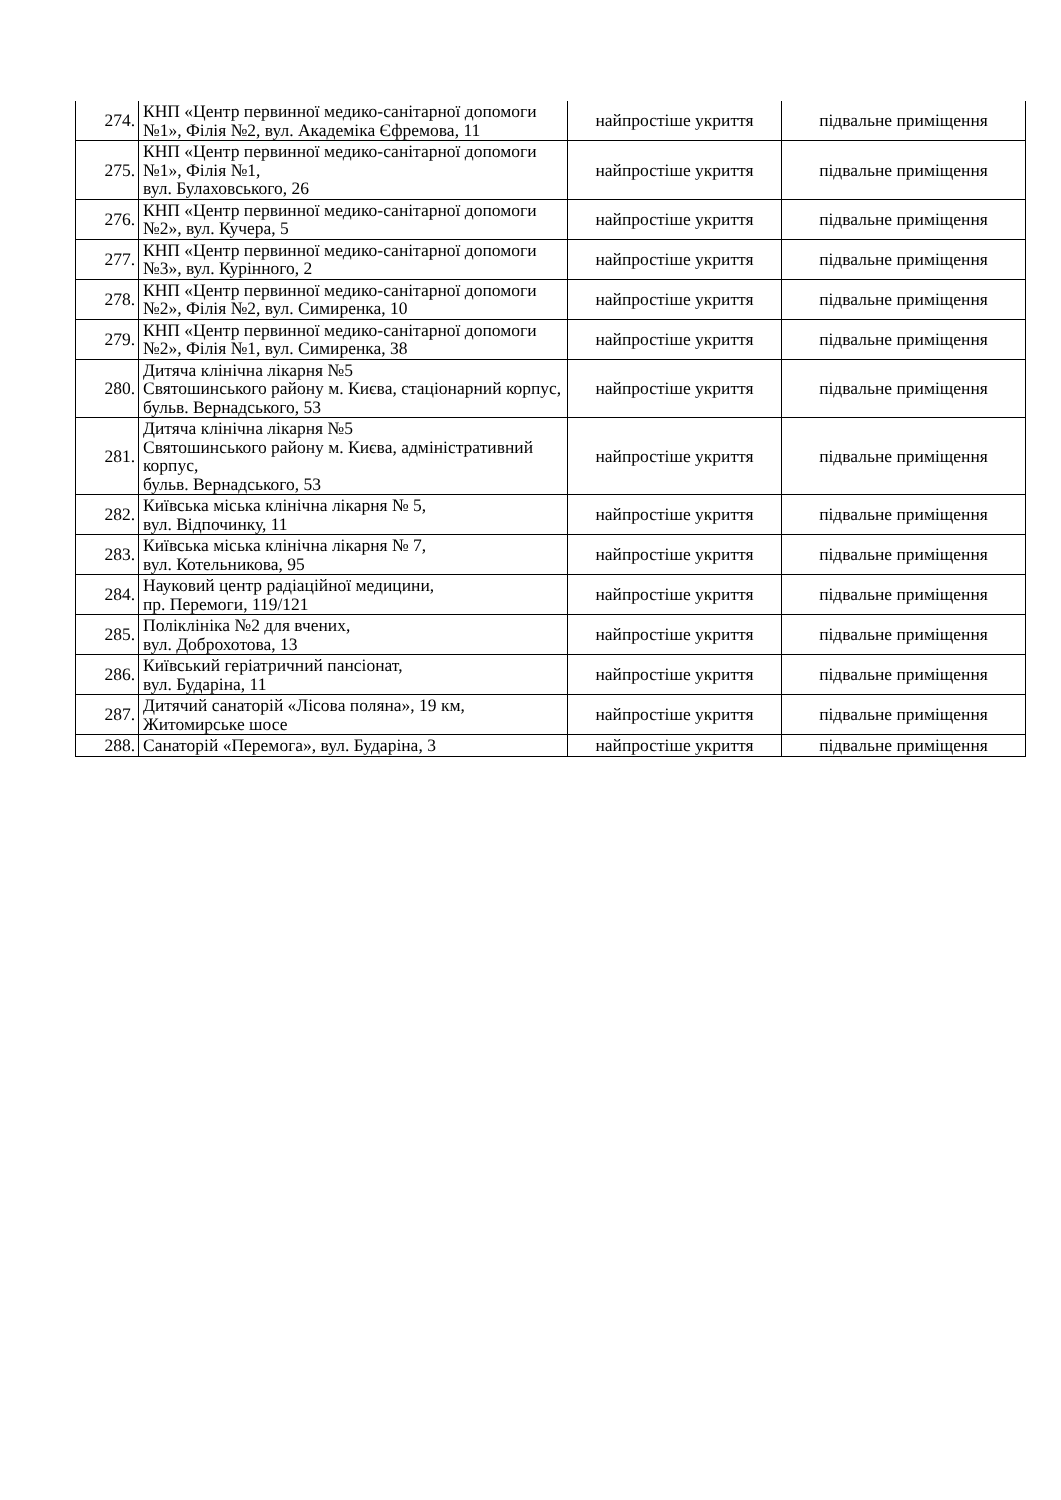| 274. | КНП «Центр первинної медико-санітарної допомоги №1», Філія №2, вул. Академіка Єфремова, 11 | найпростіше укриття | підвальне приміщення |
| 275. | КНП «Центр первинної медико-санітарної допомоги №1», Філія №1, вул. Булаховського, 26 | найпростіше укриття | підвальне приміщення |
| 276. | КНП «Центр первинної медико-санітарної допомоги №2», вул. Кучера, 5 | найпростіше укриття | підвальне приміщення |
| 277. | КНП «Центр первинної медико-санітарної допомоги №3», вул. Курінного, 2 | найпростіше укриття | підвальне приміщення |
| 278. | КНП «Центр первинної медико-санітарної допомоги №2», Філія №2, вул. Симиренка, 10 | найпростіше укриття | підвальне приміщення |
| 279. | КНП «Центр первинної медико-санітарної допомоги №2», Філія №1, вул. Симиренка, 38 | найпростіше укриття | підвальне приміщення |
| 280. | Дитяча клінічна лікарня №5 Святошинського району м. Києва, стаціонарний корпус, бульв. Вернадського, 53 | найпростіше укриття | підвальне приміщення |
| 281. | Дитяча клінічна лікарня №5 Святошинського району м. Києва, адміністративний корпус, бульв. Вернадського, 53 | найпростіше укриття | підвальне приміщення |
| 282. | Київська міська клінічна лікарня № 5, вул. Відпочинку, 11 | найпростіше укриття | підвальне приміщення |
| 283. | Київська міська клінічна лікарня № 7, вул. Котельникова, 95 | найпростіше укриття | підвальне приміщення |
| 284. | Науковий центр радіаційної медицини, пр. Перемоги, 119/121 | найпростіше укриття | підвальне приміщення |
| 285. | Поліклініка №2 для вчених, вул. Доброхотова, 13 | найпростіше укриття | підвальне приміщення |
| 286. | Київський геріатричний пансіонат, вул. Бударіна, 11 | найпростіше укриття | підвальне приміщення |
| 287. | Дитячий санаторій «Лісова поляна», 19 км, Житомирське шосе | найпростіше укриття | підвальне приміщення |
| 288. | Санаторій «Перемога», вул. Бударіна, 3 | найпростіше укриття | підвальне приміщення |